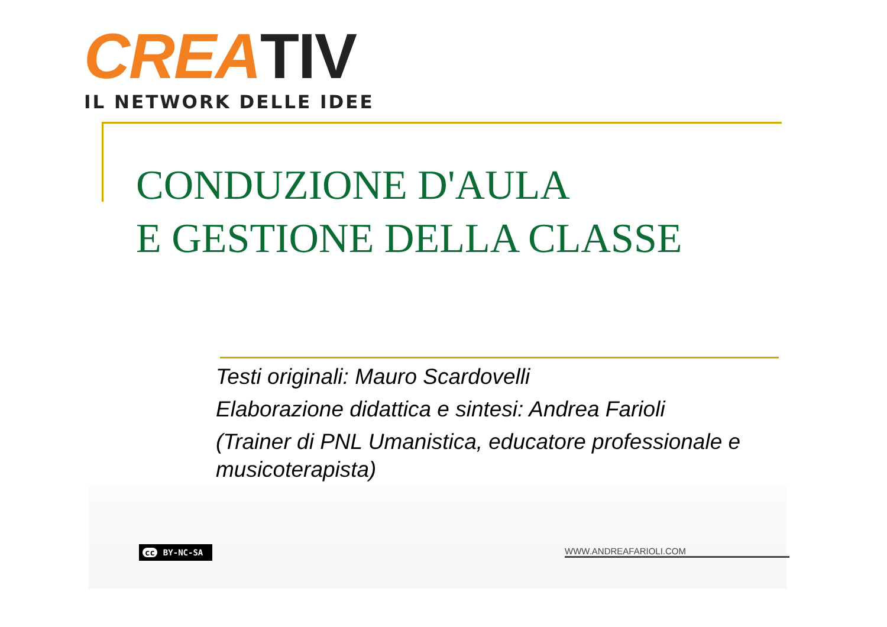CREA TIV
IL NETWORK DELLE IDEE
CONDUZIONE D'AULA
E GESTIONE DELLA CLASSE
Testi originali: Mauro Scardovelli
Elaborazione didattica e sintesi: Andrea Farioli
(Trainer di PNL Umanistica, educatore professionale e musicoterapista)
cc BY-NC-SA WWW.ANDREAFARIOLI.COM